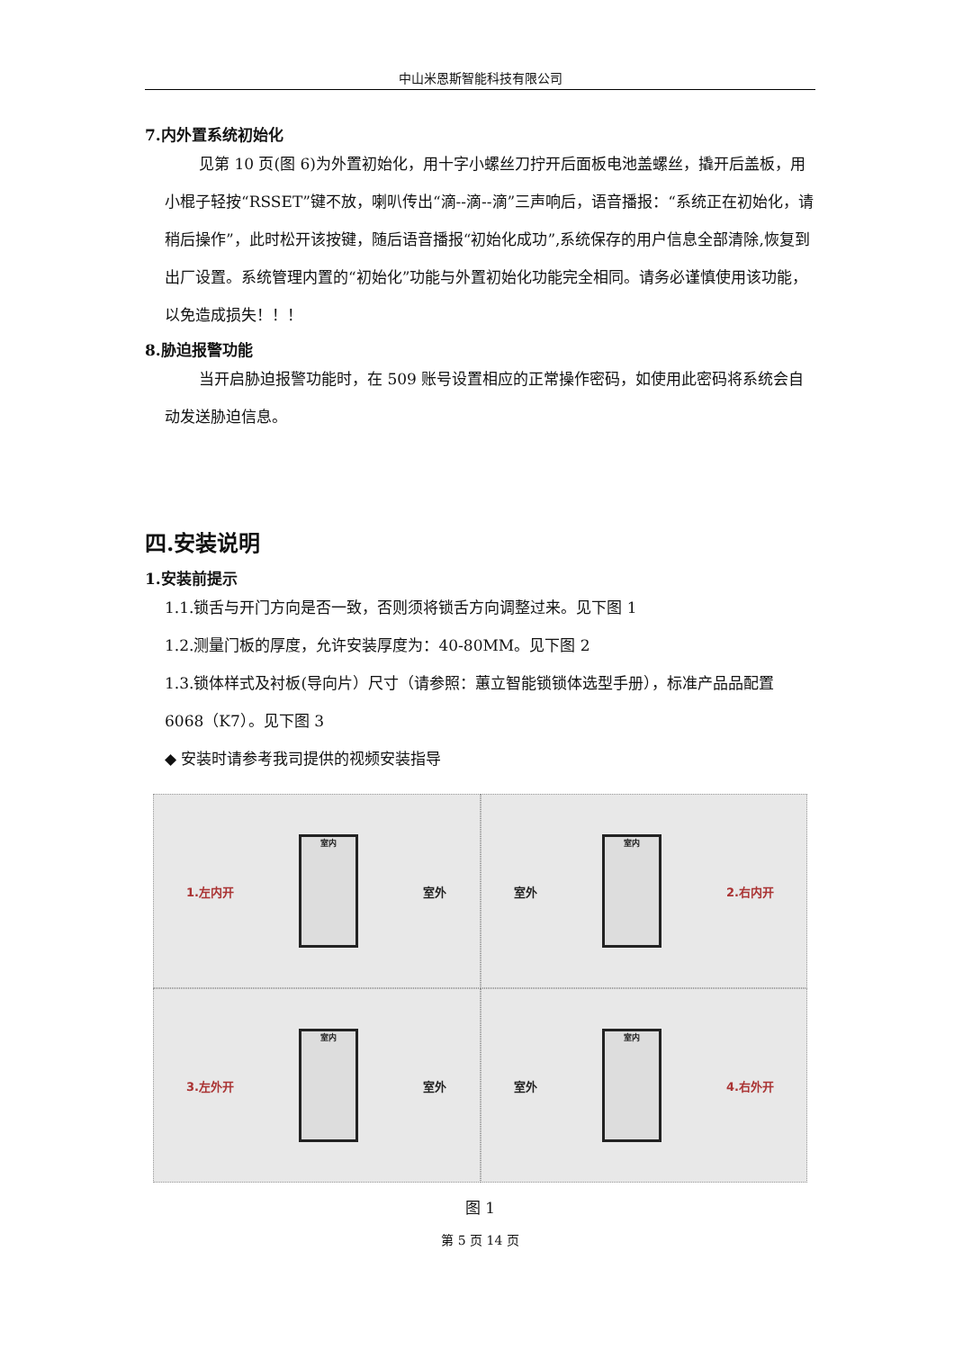中山米恩斯智能科技有限公司
7.内外置系统初始化
见第 10 页(图 6)为外置初始化，用十字小螺丝刀拧开后面板电池盖螺丝，撬开后盖板，用小棍子轻按“RSSET”键不放，喇叭传出“滴--滴--滴”三声响后，语音播报：“系统正在初始化，请稍后操作”，此时松开该按键，随后语音播报“初始化成功”,系统保存的用户信息全部清除,恢复到出厂设置。系统管理内置的“初始化”功能与外置初始化功能完全相同。请务必谨慎使用该功能，以免造成损失！！！
8.胁迫报警功能
当开启胁迫报警功能时，在 509 账号设置相应的正常操作密码，如使用此密码将系统会自动发送胁迫信息。
四.安装说明
1.安装前提示
1.1.锁舌与开门方向是否一致，否则须将锁舌方向调整过来。见下图 1
1.2.测量门板的厚度，允许安装厚度为：40-80MM。见下图 2
1.3.锁体样式及衬板(导向片）尺寸（请参照：蕙立智能锁锁体选型手册），标准产品品配置 6068（K7）。见下图 3
◆ 安装时请参考我司提供的视频安装指导
1.左内开
室内
室外
室外
室内
2.右内开
3.左外开
室内
室外
室外
室内
4.右外开
图 1
第 5 页 14 页